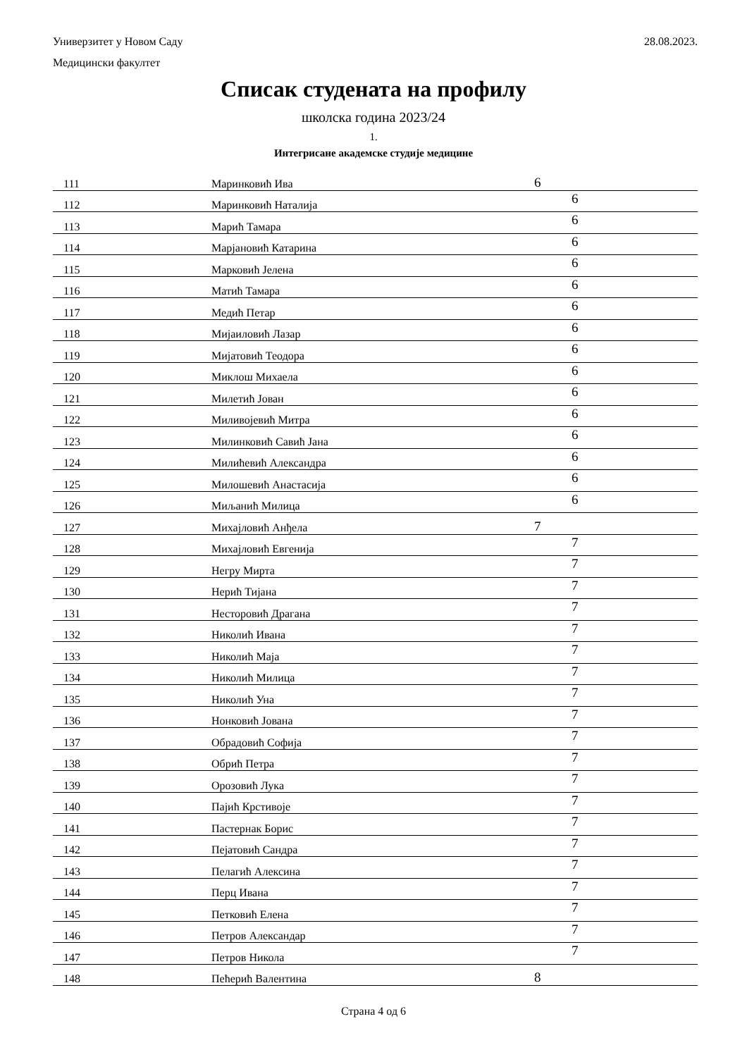28.08.2023. Универзитет у Новом Саду
Медицински факултет
Списак студената на профилу
школска година 2023/24
1.
Интегрисане академске студије медицине
| 111 | Маринковић Ива | 6 |
| 112 | Маринковић Наталија | 6 |
| 113 | Марић Тамара | 6 |
| 114 | Марјановић Катарина | 6 |
| 115 | Марковић Јелена | 6 |
| 116 | Матић Тамара | 6 |
| 117 | Медић Петар | 6 |
| 118 | Мијаиловић Лазар | 6 |
| 119 | Мијатовић Теодора | 6 |
| 120 | Миклош Михаела | 6 |
| 121 | Милетић Јован | 6 |
| 122 | Миливојевић Митра | 6 |
| 123 | Милинковић Савић Јана | 6 |
| 124 | Милићевић Александра | 6 |
| 125 | Милошевић Анастасија | 6 |
| 126 | Миљанић Милица | 6 |
| 127 | Михајловић Анђела | 7 |
| 128 | Михајловић Евгенија | 7 |
| 129 | Негру Мирта | 7 |
| 130 | Нерић Тијана | 7 |
| 131 | Несторовић Драгана | 7 |
| 132 | Николић Ивана | 7 |
| 133 | Николић Маја | 7 |
| 134 | Николић Милица | 7 |
| 135 | Николић Уна | 7 |
| 136 | Нонковић Јована | 7 |
| 137 | Обрадовић Софија | 7 |
| 138 | Обрић Петра | 7 |
| 139 | Орозовић Лука | 7 |
| 140 | Пајић Крстивоје | 7 |
| 141 | Пастернак Борис | 7 |
| 142 | Пејатовић Сандра | 7 |
| 143 | Пелагић Алексина | 7 |
| 144 | Перц Ивана | 7 |
| 145 | Петковић Елена | 7 |
| 146 | Петров Александар | 7 |
| 147 | Петров Никола | 7 |
| 148 | Пећерић Валентина | 8 |
Страна 4 од 6